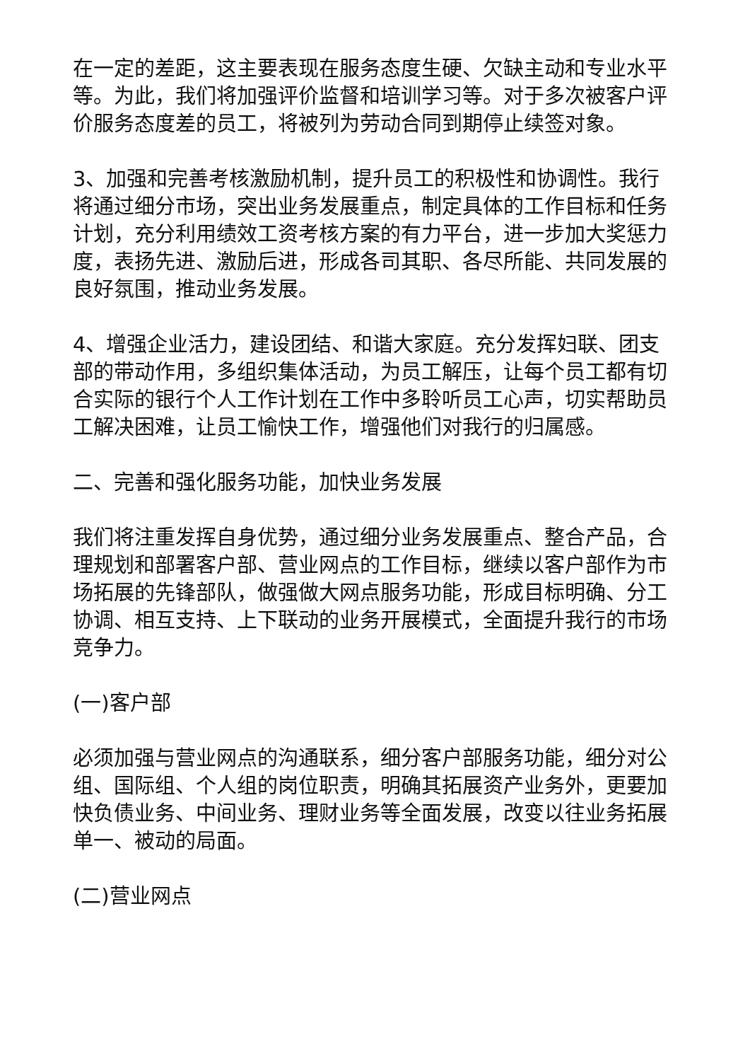在一定的差距，这主要表现在服务态度生硬、欠缺主动和专业水平等。为此，我们将加强评价监督和培训学习等。对于多次被客户评价服务态度差的员工，将被列为劳动合同到期停止续签对象。
3、加强和完善考核激励机制，提升员工的积极性和协调性。我行将通过细分市场，突出业务发展重点，制定具体的工作目标和任务计划，充分利用绩效工资考核方案的有力平台，进一步加大奖惩力度，表扬先进、激励后进，形成各司其职、各尽所能、共同发展的良好氛围，推动业务发展。
4、增强企业活力，建设团结、和谐大家庭。充分发挥妇联、团支部的带动作用，多组织集体活动，为员工解压，让每个员工都有切合实际的银行个人工作计划在工作中多聆听员工心声，切实帮助员工解决困难，让员工愉快工作，增强他们对我行的归属感。
二、完善和强化服务功能，加快业务发展
我们将注重发挥自身优势，通过细分业务发展重点、整合产品，合理规划和部署客户部、营业网点的工作目标，继续以客户部作为市场拓展的先锋部队，做强做大网点服务功能，形成目标明确、分工协调、相互支持、上下联动的业务开展模式，全面提升我行的市场竞争力。
(一)客户部
必须加强与营业网点的沟通联系，细分客户部服务功能，细分对公组、国际组、个人组的岗位职责，明确其拓展资产业务外，更要加快负债业务、中间业务、理财业务等全面发展，改变以往业务拓展单一、被动的局面。
(二)营业网点